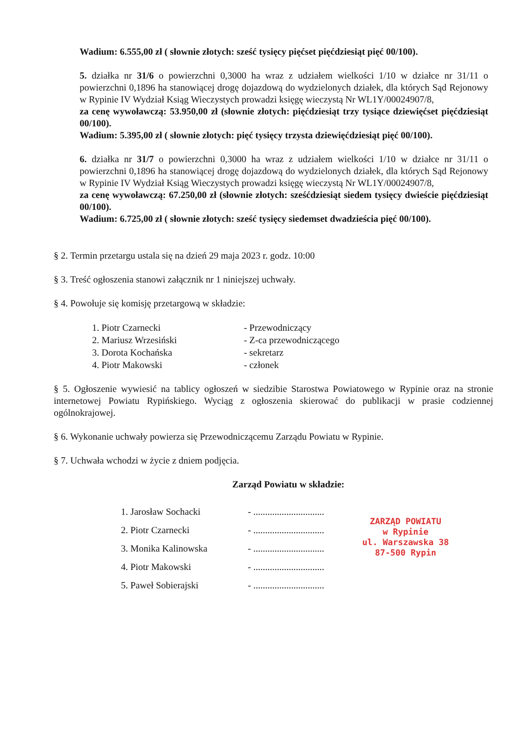Wadium: 6.555,00 zł ( słownie złotych: sześć tysięcy pięćset pięćdziesiąt pięć 00/100).
5. działka nr 31/6 o powierzchni 0,3000 ha wraz z udziałem wielkości 1/10 w działce nr 31/11 o powierzchni 0,1896 ha stanowiącej drogę dojazdową do wydzielonych działek, dla których Sąd Rejonowy w Rypinie IV Wydział Ksiąg Wieczystych prowadzi księgę wieczystą Nr WL1Y/00024907/8,
za cenę wywoławczą: 53.950,00 zł (słownie złotych: pięćdziesiąt trzy tysiące dziewięćset pięćdziesiąt 00/100).
Wadium: 5.395,00 zł ( słownie złotych: pięć tysięcy trzysta dziewięćdziesiąt pięć 00/100).
6. działka nr 31/7 o powierzchni 0,3000 ha wraz z udziałem wielkości 1/10 w działce nr 31/11 o powierzchni 0,1896 ha stanowiącej drogę dojazdową do wydzielonych działek, dla których Sąd Rejonowy w Rypinie IV Wydział Ksiąg Wieczystych prowadzi księgę wieczystą Nr WL1Y/00024907/8,
za cenę wywoławczą: 67.250,00 zł (słownie złotych: sześćdziesiąt siedem tysięcy dwieście pięćdziesiąt 00/100).
Wadium: 6.725,00 zł ( słownie złotych: sześć tysięcy siedemset dwadzieścia pięć 00/100).
§ 2. Termin przetargu ustala się na dzień 29 maja 2023 r. godz. 10:00
§ 3. Treść ogłoszenia stanowi załącznik nr 1 niniejszej uchwały.
§ 4. Powołuje się komisję przetargową w składzie:
1. Piotr Czarnecki
2. Mariusz Wrzesiński
3. Dorota Kochańska
4. Piotr Makowski
- Przewodniczący
- Z-ca przewodniczącego
- sekretarz
- członek
§ 5. Ogłoszenie wywiesić na tablicy ogłoszeń w siedzibie Starostwa Powiatowego w Rypinie oraz na stronie internetowej Powiatu Rypińskiego. Wyciąg z ogłoszenia skierować do publikacji w prasie codziennej ogólnokrajowej.
§ 6. Wykonanie uchwały powierza się Przewodniczącemu Zarządu Powiatu w Rypinie.
§ 7. Uchwała wchodzi w życie z dniem podjęcia.
Zarząd Powiatu w składzie:
1. Jarosław Sochacki
2. Piotr Czarnecki
3. Monika Kalinowska
4. Piotr Makowski
5. Paweł Sobierajski
- ..............................
- ..............................
- ..............................
- ..............................
- ..............................
ZARZĄD POWIATU
w Rypinie
ul. Warszawska 38
87-500 Rypin